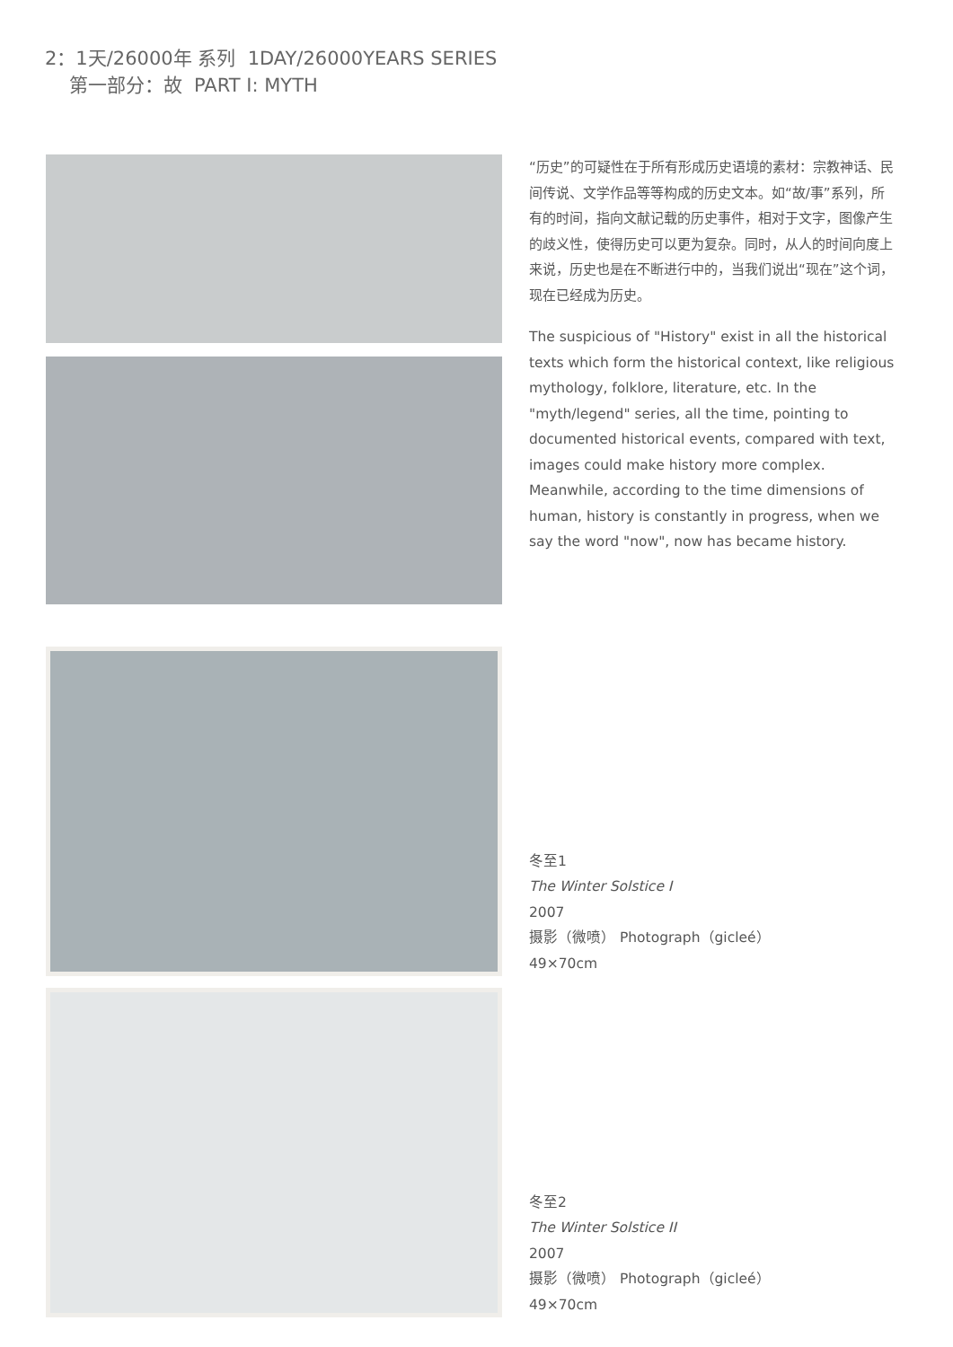2：1天/26000年 系列 1DAY/26000YEARS SERIES
第一部分：故 PART I: MYTH
“历史”的可疑性在于所有形成历史语境的素材：宗教神话、民间传说、文学作品等等构成的历史文本。如“故/事”系列，所有的时间，指向文献记载的历史事件，相对于文字，图像产生的歧义性，使得历史可以更为复杂。同时，从人的时间向度上来说，历史也是在不断进行中的，当我们说出“现在”这个词，现在已经成为历史。
The suspicious of "History" exist in all the historical texts which form the historical context, like religious mythology, folklore, literature, etc. In the "myth/legend" series, all the time, pointing to documented historical events, compared with text, images could make history more complex. Meanwhile, according to the time dimensions of human, history is constantly in progress, when we say the word "now", now has became history.
冬至1
The Winter Solstice I
2007
摄影（微喷） Photograph（gicleé）
49×70cm
冬至2
The Winter Solstice II
2007
摄影（微喷） Photograph（gicleé）
49×70cm